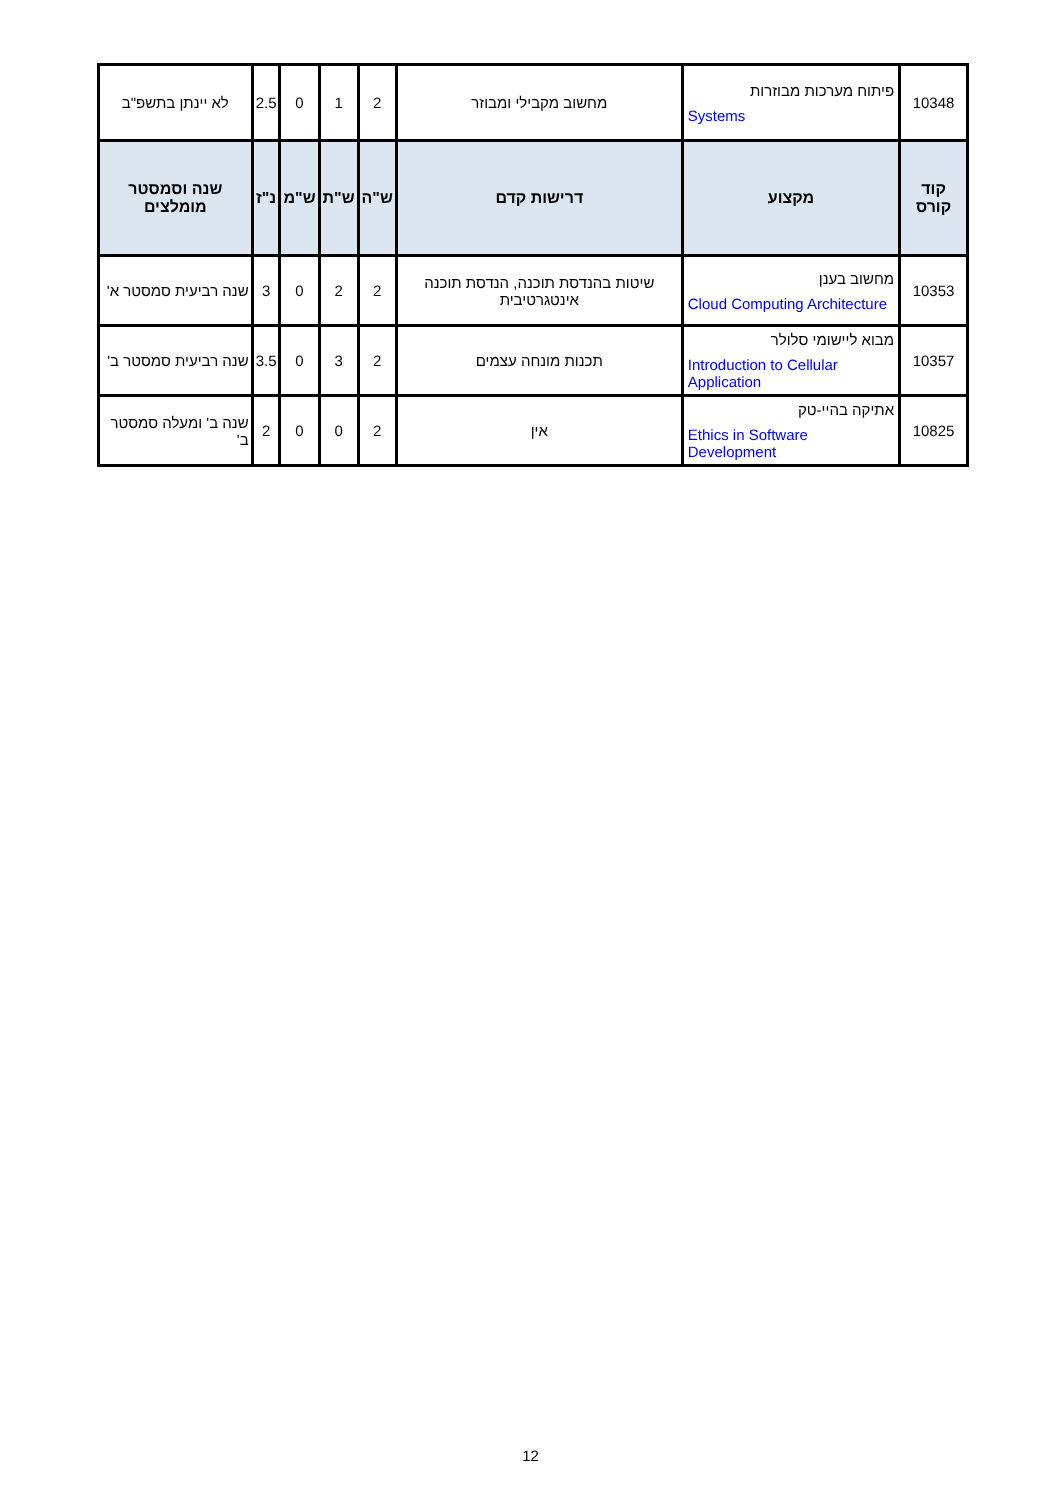| 10348 | / פיתוח מערכות מבוזרות / / Systems / | מחשוב מקבילי ומבוזר | 2 | 1 | 0 | 2.5 | לא יינתן בתשפ"ב |
| קוד קורס | מקצוע | דרישות קדם | ש"ה | ש"ת | ש"מ | נ"ז | שנה וסמסטר מומלצים |
| 10353 | / מחשוב בענן / / Cloud Computing Architecture / | שיטות בהנדסת תוכנה, הנדסת תוכנה אינטגרטיבית | 2 | 2 | 0 | 3 | שנה רביעית סמסטר א' |
| 10357 | / מבוא ליישומי סלולר / / Introduction to Cellular Application / | תכנות מונחה עצמים | 2 | 3 | 0 | 3.5 | שנה רביעית סמסטר ב' |
| 10825 | / אתיקה בהיי-טק / / Ethics in Software Development / | אין | 2 | 0 | 0 | 2 | שנה ב' ומעלה סמסטר ב' |
12